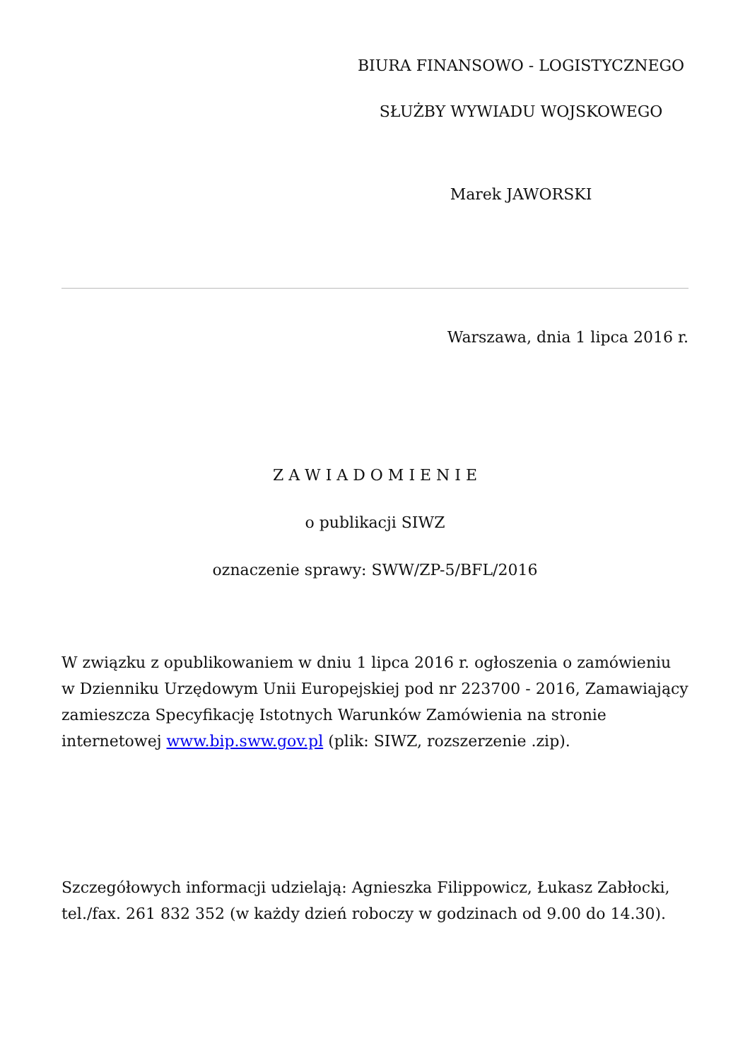BIURA FINANSOWO - LOGISTYCZNEGO
SŁUŻBY WYWIADU WOJSKOWEGO
Marek JAWORSKI
Warszawa, dnia 1 lipca 2016 r.
Z A W I A D O M I E N I E
o publikacji SIWZ
oznaczenie sprawy: SWW/ZP-5/BFL/2016
W związku z opublikowaniem w dniu 1 lipca 2016 r. ogłoszenia o zamówieniu w Dzienniku Urzędowym Unii Europejskiej pod nr 223700 - 2016, Zamawiający zamieszcza Specyfikację Istotnych Warunków Zamówienia na stronie internetowej www.bip.sww.gov.pl (plik: SIWZ, rozszerzenie .zip).
Szczegółowych informacji udzielają: Agnieszka Filippowicz, Łukasz Zabłocki, tel./fax. 261 832 352 (w każdy dzień roboczy w godzinach od 9.00 do 14.30).